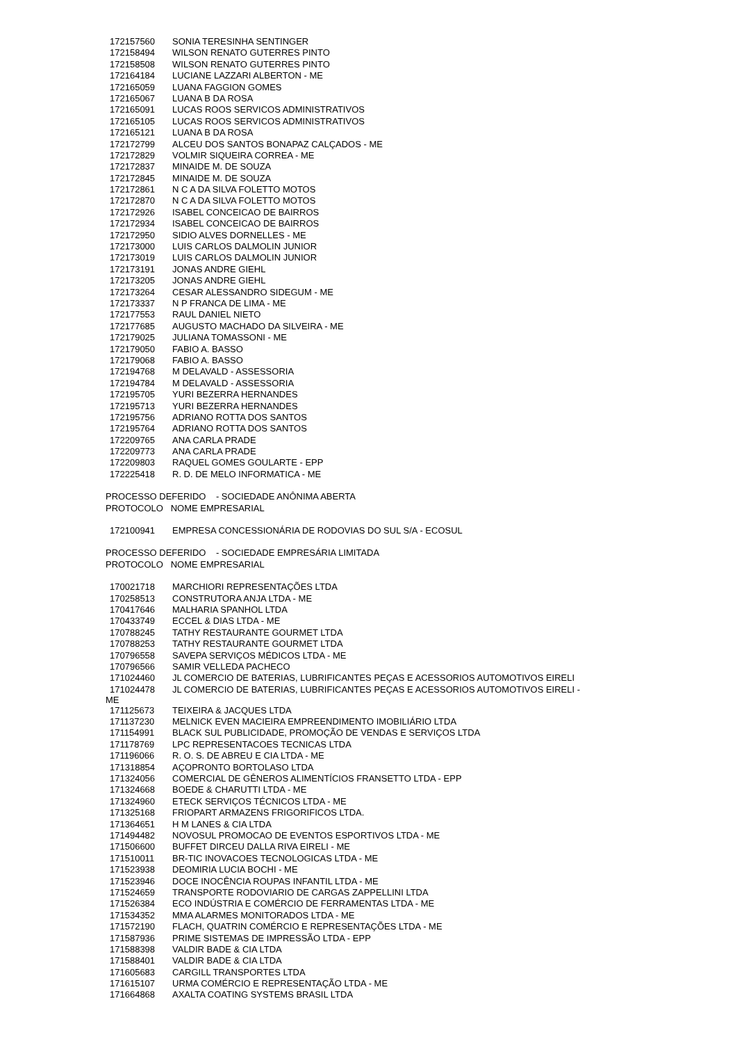| 172157560 | SONIA TERESINHA SENTINGER |
| 172158494 | WILSON RENATO GUTERRES PINTO |
| 172158508 | WILSON RENATO GUTERRES PINTO |
| 172164184 | LUCIANE LAZZARI ALBERTON - ME |
| 172165059 | LUANA FAGGION GOMES |
| 172165067 | LUANA B DA ROSA |
| 172165091 | LUCAS ROOS SERVICOS ADMINISTRATIVOS |
| 172165105 | LUCAS ROOS SERVICOS ADMINISTRATIVOS |
| 172165121 | LUANA B DA ROSA |
| 172172799 | ALCEU DOS SANTOS BONAPAZ CALÇADOS - ME |
| 172172829 | VOLMIR SIQUEIRA CORREA - ME |
| 172172837 | MINAIDE M. DE SOUZA |
| 172172845 | MINAIDE M. DE SOUZA |
| 172172861 | N C A DA SILVA FOLETTO MOTOS |
| 172172870 | N C A DA SILVA FOLETTO MOTOS |
| 172172926 | ISABEL CONCEICAO DE BAIRROS |
| 172172934 | ISABEL CONCEICAO DE BAIRROS |
| 172172950 | SIDIO ALVES DORNELLES - ME |
| 172173000 | LUIS CARLOS DALMOLIN JUNIOR |
| 172173019 | LUIS CARLOS DALMOLIN JUNIOR |
| 172173191 | JONAS ANDRE GIEHL |
| 172173205 | JONAS ANDRE GIEHL |
| 172173264 | CESAR ALESSANDRO SIDEGUM - ME |
| 172173337 | N P FRANCA DE LIMA - ME |
| 172177553 | RAUL DANIEL NIETO |
| 172177685 | AUGUSTO MACHADO DA SILVEIRA - ME |
| 172179025 | JULIANA TOMASSONI - ME |
| 172179050 | FABIO A. BASSO |
| 172179068 | FABIO A. BASSO |
| 172194768 | M DELAVALD - ASSESSORIA |
| 172194784 | M DELAVALD - ASSESSORIA |
| 172195705 | YURI BEZERRA HERNANDES |
| 172195713 | YURI BEZERRA HERNANDES |
| 172195756 | ADRIANO ROTTA DOS SANTOS |
| 172195764 | ADRIANO ROTTA DOS SANTOS |
| 172209765 | ANA CARLA PRADE |
| 172209773 | ANA CARLA PRADE |
| 172209803 | RAQUEL GOMES GOULARTE - EPP |
| 172225418 | R. D. DE MELO INFORMATICA - ME |
PROCESSO DEFERIDO - SOCIEDADE ANÔNIMA ABERTA
PROTOCOLO NOME EMPRESARIAL
| 172100941 | EMPRESA CONCESSIONÁRIA DE RODOVIAS DO SUL S/A - ECOSUL |
PROCESSO DEFERIDO - SOCIEDADE EMPRESÁRIA LIMITADA
PROTOCOLO NOME EMPRESARIAL
| 170021718 | MARCHIORI REPRESENTAÇÕES LTDA |
| 170258513 | CONSTRUTORA ANJA LTDA - ME |
| 170417646 | MALHARIA SPANHOL LTDA |
| 170433749 | ECCEL & DIAS LTDA - ME |
| 170788245 | TATHY RESTAURANTE GOURMET LTDA |
| 170788253 | TATHY RESTAURANTE GOURMET LTDA |
| 170796558 | SAVEPA SERVIÇOS MÉDICOS LTDA - ME |
| 170796566 | SAMIR VELLEDA PACHECO |
| 171024460 | JL COMERCIO DE BATERIAS, LUBRIFICANTES PEÇAS E ACESSORIOS AUTOMOTIVOS EIRELI |
| 171024478 | JL COMERCIO DE BATERIAS, LUBRIFICANTES PEÇAS E ACESSORIOS AUTOMOTIVOS EIRELI - ME |
| 171125673 | TEIXEIRA & JACQUES LTDA |
| 171137230 | MELNICK EVEN MACIEIRA EMPREENDIMENTO IMOBILIÁRIO LTDA |
| 171154991 | BLACK SUL PUBLICIDADE, PROMOÇÃO DE VENDAS E SERVIÇOS LTDA |
| 171178769 | LPC REPRESENTACOES TECNICAS LTDA |
| 171196066 | R. O. S. DE ABREU E CIA LTDA - ME |
| 171318854 | AÇOPRONTO BORTOLASO LTDA |
| 171324056 | COMERCIAL DE GÊNEROS ALIMENTÍCIOS FRANSETTO LTDA - EPP |
| 171324668 | BOEDE & CHARUTTI LTDA - ME |
| 171324960 | ETECK SERVIÇOS TÉCNICOS LTDA - ME |
| 171325168 | FRIOPART ARMAZENS FRIGORIFICOS LTDA. |
| 171364651 | H M LANES & CIA LTDA |
| 171494482 | NOVOSUL PROMOCAO DE EVENTOS ESPORTIVOS LTDA - ME |
| 171506600 | BUFFET DIRCEU DALLA RIVA EIRELI - ME |
| 171510011 | BR-TIC INOVACOES TECNOLOGICAS LTDA - ME |
| 171523938 | DEOMIRIA LUCIA BOCHI - ME |
| 171523946 | DOCE INOCÊNCIA ROUPAS INFANTIL LTDA - ME |
| 171524659 | TRANSPORTE RODOVIARIO DE CARGAS ZAPPELLINI LTDA |
| 171526384 | ECO INDÚSTRIA E COMÉRCIO DE FERRAMENTAS LTDA - ME |
| 171534352 | MMA ALARMES MONITORADOS LTDA - ME |
| 171572190 | FLACH, QUATRIN COMÉRCIO E REPRESENTAÇÕES LTDA - ME |
| 171587936 | PRIME SISTEMAS DE IMPRESSÃO LTDA - EPP |
| 171588398 | VALDIR BADE & CIA LTDA |
| 171588401 | VALDIR BADE & CIA LTDA |
| 171605683 | CARGILL TRANSPORTES LTDA |
| 171615107 | URMA COMÉRCIO E REPRESENTAÇÃO LTDA - ME |
| 171664868 | AXALTA COATING SYSTEMS BRASIL LTDA |